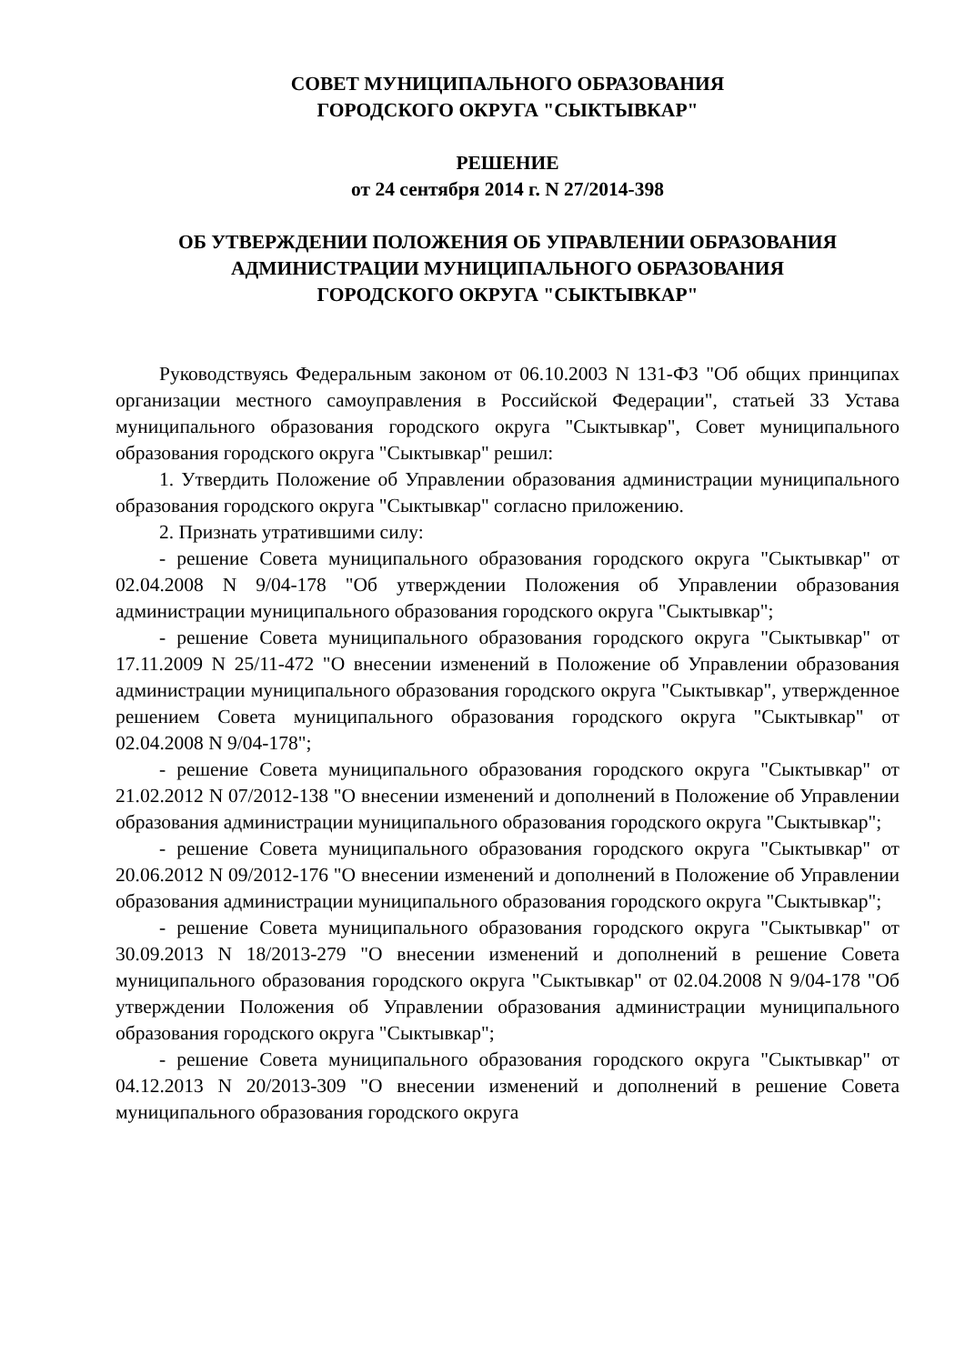СОВЕТ МУНИЦИПАЛЬНОГО ОБРАЗОВАНИЯ
ГОРОДСКОГО ОКРУГА "СЫКТЫВКАР"
РЕШЕНИЕ
от 24 сентября 2014 г. N 27/2014-398
ОБ УТВЕРЖДЕНИИ ПОЛОЖЕНИЯ ОБ УПРАВЛЕНИИ ОБРАЗОВАНИЯ
АДМИНИСТРАЦИИ МУНИЦИПАЛЬНОГО ОБРАЗОВАНИЯ
ГОРОДСКОГО ОКРУГА "СЫКТЫВКАР"
Руководствуясь Федеральным законом от 06.10.2003 N 131-ФЗ "Об общих принципах организации местного самоуправления в Российской Федерации", статьей 33 Устава муниципального образования городского округа "Сыктывкар", Совет муниципального образования городского округа "Сыктывкар" решил:
1. Утвердить Положение об Управлении образования администрации муниципального образования городского округа "Сыктывкар" согласно приложению.
2. Признать утратившими силу:
- решение Совета муниципального образования городского округа "Сыктывкар" от 02.04.2008 N 9/04-178 "Об утверждении Положения об Управлении образования администрации муниципального образования городского округа "Сыктывкар";
- решение Совета муниципального образования городского округа "Сыктывкар" от 17.11.2009 N 25/11-472 "О внесении изменений в Положение об Управлении образования администрации муниципального образования городского округа "Сыктывкар", утвержденное решением Совета муниципального образования городского округа "Сыктывкар" от 02.04.2008 N 9/04-178";
- решение Совета муниципального образования городского округа "Сыктывкар" от 21.02.2012 N 07/2012-138 "О внесении изменений и дополнений в Положение об Управлении образования администрации муниципального образования городского округа "Сыктывкар";
- решение Совета муниципального образования городского округа "Сыктывкар" от 20.06.2012 N 09/2012-176 "О внесении изменений и дополнений в Положение об Управлении образования администрации муниципального образования городского округа "Сыктывкар";
- решение Совета муниципального образования городского округа "Сыктывкар" от 30.09.2013 N 18/2013-279 "О внесении изменений и дополнений в решение Совета муниципального образования городского округа "Сыктывкар" от 02.04.2008 N 9/04-178 "Об утверждении Положения об Управлении образования администрации муниципального образования городского округа "Сыктывкар";
- решение Совета муниципального образования городского округа "Сыктывкар" от 04.12.2013 N 20/2013-309 "О внесении изменений и дополнений в решение Совета муниципального образования городского округа